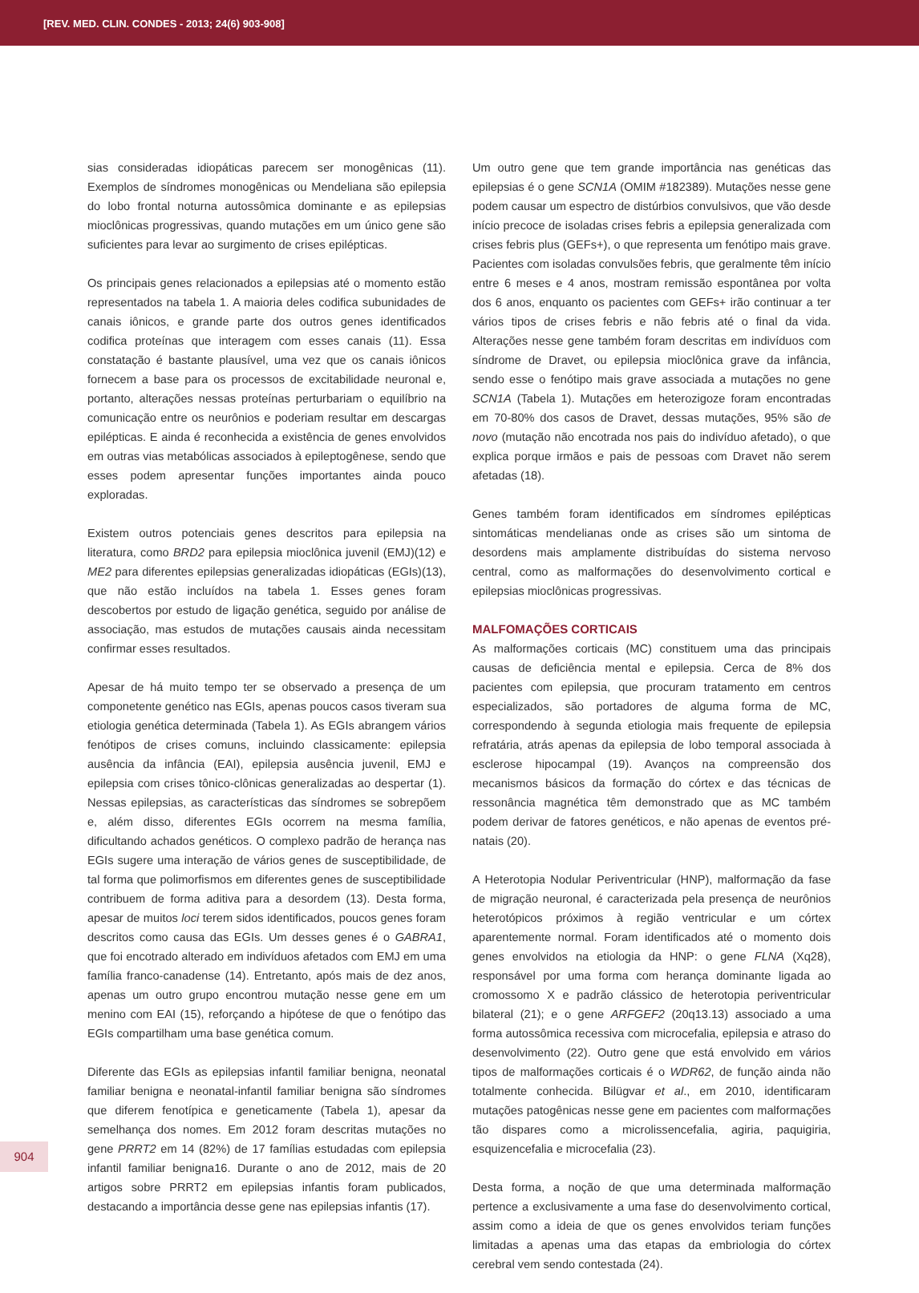[REV. MED. CLIN. CONDES - 2013; 24(6) 903-908]
sias consideradas idiopáticas parecem ser monogênicas (11). Exemplos de síndromes monogênicas ou Mendeliana são epilepsia do lobo frontal noturna autossômica dominante e as epilepsias mioclônicas progressivas, quando mutações em um único gene são suficientes para levar ao surgimento de crises epilépticas.
Os principais genes relacionados a epilepsias até o momento estão representados na tabela 1. A maioria deles codifica subunidades de canais iônicos, e grande parte dos outros genes identificados codifica proteínas que interagem com esses canais (11). Essa constatação é bastante plausível, uma vez que os canais iônicos fornecem a base para os processos de excitabilidade neuronal e, portanto, alterações nessas proteínas perturbariam o equilíbrio na comunicação entre os neurônios e poderiam resultar em descargas epilépticas. E ainda é reconhecida a existência de genes envolvidos em outras vias metabólicas associados à epileptogênese, sendo que esses podem apresentar funções importantes ainda pouco exploradas.
Existem outros potenciais genes descritos para epilepsia na literatura, como BRD2 para epilepsia mioclônica juvenil (EMJ)(12) e ME2 para diferentes epilepsias generalizadas idiopáticas (EGIs)(13), que não estão incluídos na tabela 1. Esses genes foram descobertos por estudo de ligação genética, seguido por análise de associação, mas estudos de mutações causais ainda necessitam confirmar esses resultados.
Apesar de há muito tempo ter se observado a presença de um componetente genético nas EGIs, apenas poucos casos tiveram sua etiologia genética determinada (Tabela 1). As EGIs abrangem vários fenótipos de crises comuns, incluindo classicamente: epilepsia ausência da infância (EAI), epilepsia ausência juvenil, EMJ e epilepsia com crises tônico-clônicas generalizadas ao despertar (1). Nessas epilepsias, as características das síndromes se sobrepõem e, além disso, diferentes EGIs ocorrem na mesma família, dificultando achados genéticos. O complexo padrão de herança nas EGIs sugere uma interação de vários genes de susceptibilidade, de tal forma que polimorfismos em diferentes genes de susceptibilidade contribuem de forma aditiva para a desordem (13). Desta forma, apesar de muitos loci terem sidos identificados, poucos genes foram descritos como causa das EGIs. Um desses genes é o GABRA1, que foi encotrado alterado em indivíduos afetados com EMJ em uma família franco-canadense (14). Entretanto, após mais de dez anos, apenas um outro grupo encontrou mutação nesse gene em um menino com EAI (15), reforçando a hipótese de que o fenótipo das EGIs compartilham uma base genética comum.
Diferente das EGIs as epilepsias infantil familiar benigna, neonatal familiar benigna e neonatal-infantil familiar benigna são síndromes que diferem fenotípica e geneticamente (Tabela 1), apesar da semelhança dos nomes. Em 2012 foram descritas mutações no gene PRRT2 em 14 (82%) de 17 famílias estudadas com epilepsia infantil familiar benigna16. Durante o ano de 2012, mais de 20 artigos sobre PRRT2 em epilepsias infantis foram publicados, destacando a importância desse gene nas epilepsias infantis (17).
Um outro gene que tem grande importância nas genéticas das epilepsias é o gene SCN1A (OMIM #182389). Mutações nesse gene podem causar um espectro de distúrbios convulsivos, que vão desde início precoce de isoladas crises febris a epilepsia generalizada com crises febris plus (GEFs+), o que representa um fenótipo mais grave. Pacientes com isoladas convulsões febris, que geralmente têm início entre 6 meses e 4 anos, mostram remissão espontânea por volta dos 6 anos, enquanto os pacientes com GEFs+ irão continuar a ter vários tipos de crises febris e não febris até o final da vida. Alterações nesse gene também foram descritas em indivíduos com síndrome de Dravet, ou epilepsia mioclônica grave da infância, sendo esse o fenótipo mais grave associada a mutações no gene SCN1A (Tabela 1). Mutações em heterozigoze foram encontradas em 70-80% dos casos de Dravet, dessas mutações, 95% são de novo (mutação não encotrada nos pais do indivíduo afetado), o que explica porque irmãos e pais de pessoas com Dravet não serem afetadas (18).
Genes também foram identificados em síndromes epilépticas sintomáticas mendelianas onde as crises são um sintoma de desordens mais amplamente distribuídas do sistema nervoso central, como as malformações do desenvolvimento cortical e epilepsias mioclônicas progressivas.
MALFOMAÇÕES CORTICAIS
As malformações corticais (MC) constituem uma das principais causas de deficiência mental e epilepsia. Cerca de 8% dos pacientes com epilepsia, que procuram tratamento em centros especializados, são portadores de alguma forma de MC, correspondendo à segunda etiologia mais frequente de epilepsia refratária, atrás apenas da epilepsia de lobo temporal associada à esclerose hipocampal (19). Avanços na compreensão dos mecanismos básicos da formação do córtex e das técnicas de ressonância magnética têm demonstrado que as MC também podem derivar de fatores genéticos, e não apenas de eventos pré-natais (20).
A Heterotopia Nodular Periventricular (HNP), malformação da fase de migração neuronal, é caracterizada pela presença de neurônios heterotópicos próximos à região ventricular e um córtex aparentemente normal. Foram identificados até o momento dois genes envolvidos na etiologia da HNP: o gene FLNA (Xq28), responsável por uma forma com herança dominante ligada ao cromossomo X e padrão clássico de heterotopia periventricular bilateral (21); e o gene ARFGEF2 (20q13.13) associado a uma forma autossômica recessiva com microcefalia, epilepsia e atraso do desenvolvimento (22). Outro gene que está envolvido em vários tipos de malformações corticais é o WDR62, de função ainda não totalmente conhecida. Bilügvar et al., em 2010, identificaram mutações patogênicas nesse gene em pacientes com malformações tão dispares como a microlissencefalia, agiria, paquigiria, esquizencefalia e microcefalia (23).
Desta forma, a noção de que uma determinada malformação pertence a exclusivamente a uma fase do desenvolvimento cortical, assim como a ideia de que os genes envolvidos teriam funções limitadas a apenas uma das etapas da embriologia do córtex cerebral vem sendo contestada (24).
904